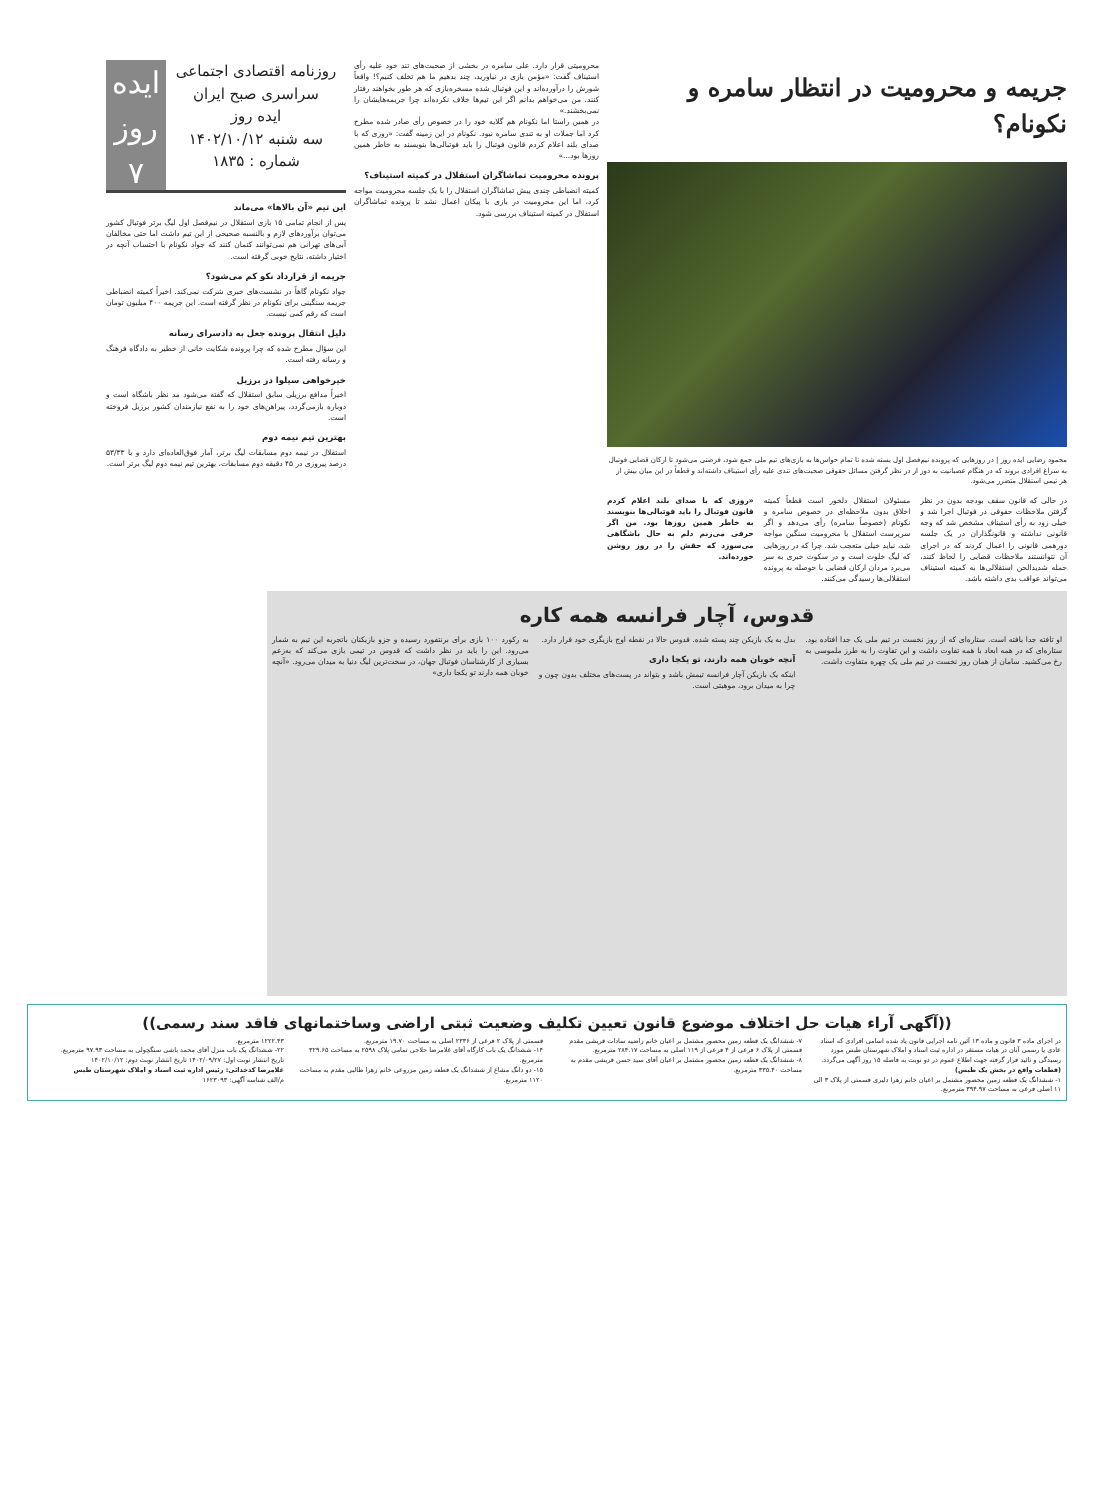جریمه و محرومیت در انتظار سامره و نکونام؟
محمود رضایی ایده روز | در روزهایی که پرونده نیم‌فصل اول بسته شده تا تمام حواس‌ها به بازی‌های تیم ملی جمع شود، فرصتی می‌شود تا ارکان قضایی فوتبال به سراغ افرادی بروند که در هنگام عصبانیت به دور از در نظر گرفتن مسائل حقوقی صحبت‌های تندی علیه رأی استیناف داشته‌اند و قطعاً در این میان بیش از هر تیمی استقلال متضرر می‌شود.
در حالی که قانون سقف بودجه بدون در نظر گرفتن ملاحظات حقوقی در فوتبال اجرا شد و خیلی زود به رأی استیناف مشخص شد که وجه قانونی نداشته و قانونگذاران در یک جلسه دورهمی قانونی را اعمال کردند که در اجرای آن نتوانستند ملاحظات قضایی را لحاظ کنند، حمله شدیدالحن استقلالی‌ها به کمیته استیناف می‌تواند عواقب بدی داشته باشد.
مسئولان استقلال دلخور است قطعاً کمیته اخلاق بدون ملاحظه‌ای در خصوص سامره و نکونام (خصوصاً سامره) رأی می‌دهد و اگر سرپرست استقلال با محرومیت سنگین مواجه شد، نباید خیلی متعجب شد. چرا که در روزهایی که لیگ خلوت است و در سکوت خبری به سر می‌برد مردان ارکان قضایی با حوصله به پرونده استقلالی‌ها رسیدگی می‌کنند.
«روزی که با صدای بلند اعلام کردم قانون فوتبال را باید فوتبالی‌ها بنویسند به خاطر همین روزها بود. من اگر حرفی می‌زنم دلم به حال باشگاهی می‌سوزد که حقش را در روز روشن خورده‌اند.
محرومیتی قرار دارد. علی سامره در بخشی از صحبت‌های تند خود علیه رأی استیناف گفت: «مؤمن بازی در نیاورید، چند بدهیم ما هم تخلف کنیم؟! واقعاً شورش را درآورده‌اند و این فوتبال شده مسخره‌بازی که هر طور بخواهند رفتار کنند. من می‌خواهم بدانم اگر این تیم‌ها خلاف نکرده‌اند چرا جریمه‌هایشان را نمی‌بخشند.»
در همین راستا اما نکونام هم گلایه خود را در خصوص رأی صادر شده مطرح کرد اما جملات او به تندی سامره نبود. نکونام در این زمینه گفت: «روزی که با صدای بلند اعلام کردم قانون فوتبال را باید فوتبالی‌ها بنویسند به خاطر همین روزها بود...»
پرونده محرومیت تماشاگران استقلال در کمیته استیناف؟
کمیته انضباطی چندی پیش تماشاگران استقلال را با یک جلسه محرومیت مواجه کرد، اما این محرومیت در بازی با پیکان اعمال نشد تا پرونده تماشاگران استقلال در کمیته استیناف بررسی شود.
روزنامه اقتصادی اجتماعی
سراسری صبح ایران
ایده روز
سه شنبه ۱۴۰۲/۱۰/۱۲
شماره : ۱۸۳۵
ایده روز
۷
این تیم «آن بالاها» می‌ماند
پس از انجام تمامی ۱۵ بازی استقلال در نیم‌فصل اول لیگ برتر فوتبال کشور می‌توان برآوردهای لازم و بالنسبه صحیحی از این تیم داشت اما حتی مخالفان آبی‌های تهرانی هم نمی‌توانند کتمان کنند که جواد نکونام با احتساب آنچه در اختیار داشته، نتایج خوبی گرفته است.
جریمه از قرارداد نکو کم می‌شود؟
جواد نکونام گاهاً در نشست‌های خبری شرکت نمی‌کند. اخیراً کمیته انضباطی جریمه سنگینی برای نکونام در نظر گرفته است. این جریمه ۴۰۰ میلیون تومان است که رقم کمی نیست.
دلیل انتقال پرونده جعل به دادسرای رسانه
این سؤال مطرح شده که چرا پرونده شکایت خانی از خطیر به دادگاه فرهنگ و رسانه رفته است.
خیرخواهی سیلوا در برزیل
اخیراً مدافع برزیلی سابق استقلال که گفته می‌شود مد نظر باشگاه است و دوباره بازمی‌گردد، پیراهن‌های خود را به نفع نیازمندان کشور برزیل فروخته است.
بهترین تیم نیمه دوم
استقلال در نیمه دوم مسابقات لیگ برتر، آمار فوق‌العاده‌ای دارد و با ۵۳/۳۳ درصد پیروزی در ۴۵ دقیقه دوم مسابقات، بهترین تیم نیمه دوم لیگ برتر است.
قدوس، آچار فرانسه همه کاره
او تافته جدا بافته است. ستاره‌ای که از روز نخست در تیم ملی یک جدا افتاده بود. ستاره‌ای که در همه ابعاد با همه تفاوت داشت و این تفاوت را به طرز ملموسی به رخ می‌کشید. سامان از همان روز نخست در تیم ملی یک چهره متفاوت داشت.
بدل به یک بازیکن چند پسته شده. قدوس حالا در نقطه اوج بازیگری خود قرار دارد.
آنچه خوبان همه دارند، تو یکجا داری
اینکه یک بازیکن آچار فرانسه تیمش باشد و بتواند در پست‌های مختلف بدون چون و چرا به میدان برود، موهبتی است.
به رکورد ۱۰۰ بازی برای برنتفورد رسیده و جزو بازیکنان باتجربه این تیم به شمار می‌رود. این را باید در نظر داشت که قدوس در تیمی بازی می‌کند که به‌زعم بسیاری از کارشناسان فوتبال جهان، در سخت‌ترین لیگ دنیا به میدان می‌رود. «آنچه خوبان همه دارند تو یکجا داری»
((آگهی آراء هیات حل اختلاف موضوع قانون تعیین تکلیف وضعیت ثبتی اراضی وساختمانهای فاقد سند رسمی))
در اجرای ماده ۳ قانون و ماده ۱۳ آئین نامه اجرایی قانون یاد شده اسامی افرادی که اسناد عادی یا رسمی آنان در هیات مستقر در اداره ثبت اسناد و املاک شهرستان طبس مورد رسیدگی و تائید قرار گرفته جهت اطلاع عموم در دو نوبت به فاصله ۱۵ روز آگهی می‌گردد.
(قطعات واقع در بخش یک طبس)
۱- ششدانگ یک قطعه زمین محصور مشتمل بر اعیان خانم زهرا دلیری قسمتی از پلاک ۳ الی ۱۱ اصلی فرعی به مساحت ۳۹۴.۹۷ مترمربع.
۷- ششدانگ یک قطعه زمین محصور مشتمل بر اعیان خانم راضیه سادات قریشی مقدم قسمتی از پلاک ۶ فرعی از ۴ فرعی از ۱۱۹ اصلی به مساحت ۲۸۴.۱۷ مترمربع.
۸- ششدانگ یک قطعه زمین محصور مشتمل بر اعیان آقای سید حسن قریشی مقدم به مساحت ۳۳۵.۴۰ مترمربع.
قسمتی از پلاک ۲ فرعی از ۲۳۳۶ اصلی به مساحت ۱۹.۷۰ مترمربع.
۱۴- ششدانگ یک باب کارگاه آقای غلامرضا حلاجی تمامی پلاک ۲۵۹۸ به مساحت ۳۲۹.۶۵ مترمربع.
۱۵- دو دانگ مشاع از ششدانگ یک قطعه زمین مزروعی خانم زهرا طالبی مقدم به مساحت ۱۱۲۰ مترمربع.
۱۲۲۲.۴۳ مترمربع.
۲۲- ششدانگ یک باب منزل آقای محمد باشی سنگچولی به مساحت ۹۷.۹۳ مترمربع.
تاریخ انتشار نوبت اول: ۱۴۰۲/۰۹/۲۷ تاریخ انتشار نوبت دوم: ۱۴۰۲/۱۰/۱۲
غلامرضا کدخدائی: رئیس اداره ثبت اسناد و املاک شهرستان طبس
م/الف شناسه آگهی: ۱۶۲۳۰۹۳